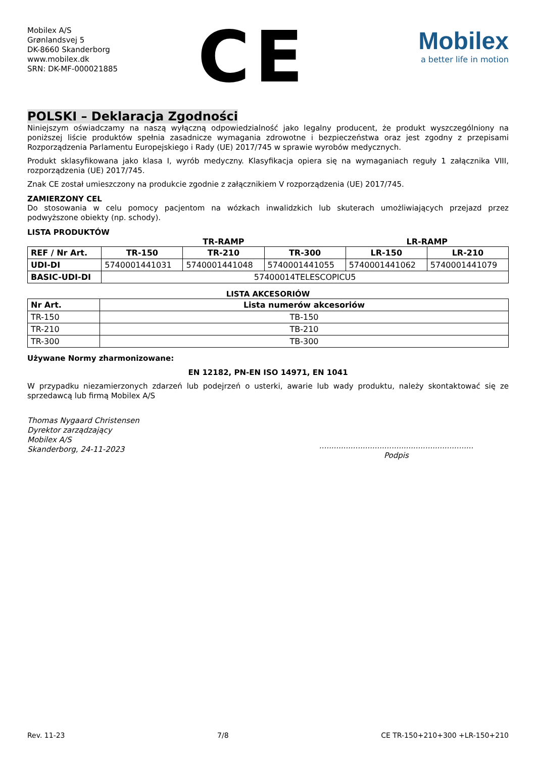Mobilex A/S
Grønlandsvej 5
DK-8660 Skanderborg
www.mobilex.dk
SRN: DK-MF-000021885
CE
Mobilex
a better life in motion
POLSKI – Deklaracja Zgodności
Niniejszym oświadczamy na naszą wyłączną odpowiedzialność jako legalny producent, że produkt wyszczególniony na poniższej liście produktów spełnia zasadnicze wymagania zdrowotne i bezpieczeństwa oraz jest zgodny z przepisami Rozporządzenia Parlamentu Europejskiego i Rady (UE) 2017/745 w sprawie wyrobów medycznych.
Produkt sklasyfikowana jako klasa I, wyrób medyczny. Klasyfikacja opiera się na wymaganiach reguły 1 załącznika VIII, rozporządzenia (UE) 2017/745.
Znak CE został umieszczony na produkcie zgodnie z załącznikiem V rozporządzenia (UE) 2017/745.
ZAMIERZONY CEL
Do stosowania w celu pomocy pacjentom na wózkach inwalidzkich lub skuterach umożliwiających przejazd przez podwyższone obiekty (np. schody).
LISTA PRODUKTÓW
| | TR-RAMP | | | LR-RAMP | |
| REF / Nr Art. | TR-150 | TR-210 | TR-300 | LR-150 | LR-210 |
| UDI-DI | 5740001441031 | 5740001441048 | 5740001441055 | 5740001441062 | 5740001441079 |
| BASIC-UDI-DI | 57400014TELESCOPICU5 | | | | |
LISTA AKCESORIÓW
| Nr Art. | Lista numerów akcesoriów |
| --- | --- |
| TR-150 | TB-150 |
| TR-210 | TB-210 |
| TR-300 | TB-300 |
Używane Normy zharmonizowane:
EN 12182, PN-EN ISO 14971, EN 1041
W przypadku niezamierzonych zdarzeń lub podejrzeń o usterki, awarie lub wady produktu, należy skontaktować się ze sprzedawcą lub firmą Mobilex A/S
Thomas Nygaard Christensen
Dyrektor zarządzający
Mobilex A/S
Skanderborg, 24-11-2023
................................................................
Podpis
Rev. 11-23 7/8 CE TR-150+210+300 +LR-150+210